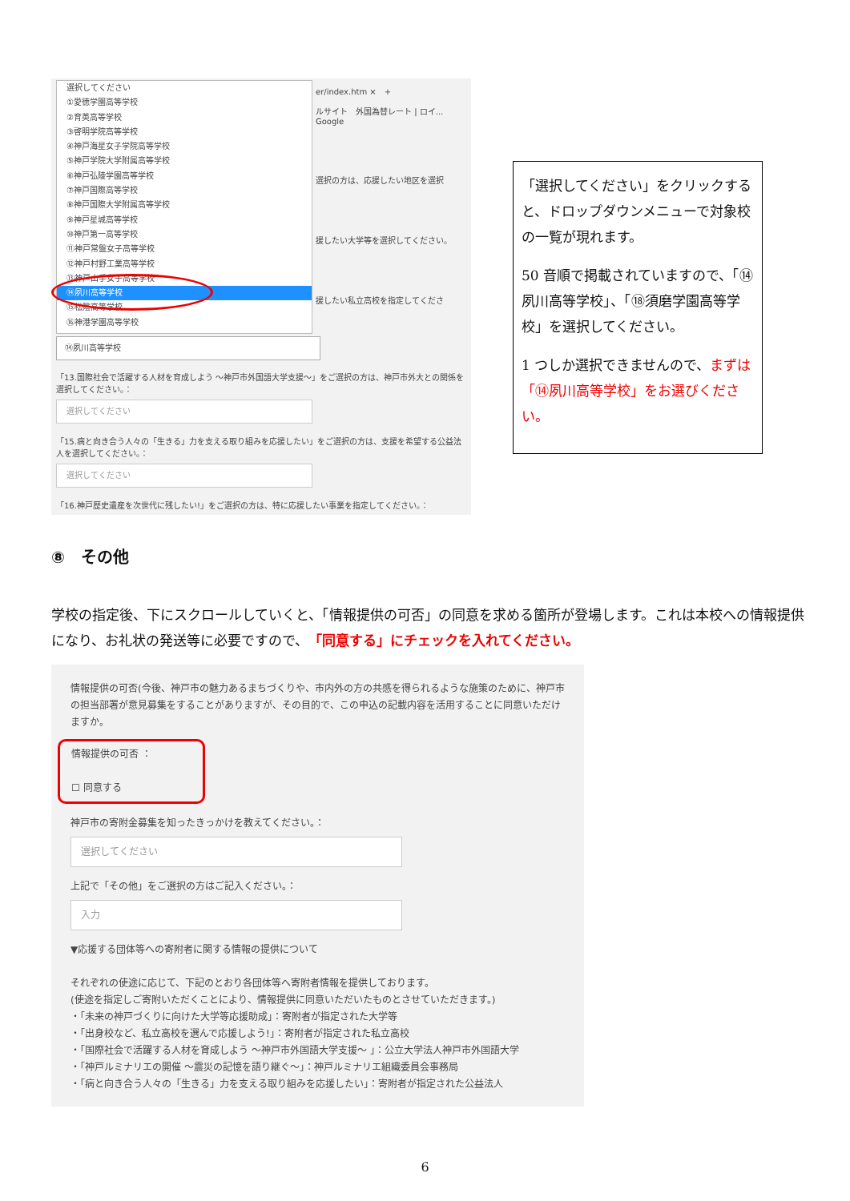選択してください
①愛徳学園高等学校
②育英高等学校
③啓明学院高等学校
④神戸海星女子学院高等学校
⑤神戸学院大学附属高等学校
⑥神戸弘陵学園高等学校
⑦神戸国際高等学校
⑧神戸国際大学附属高等学校
⑨神戸星城高等学校
⑩神戸第一高等学校
⑪神戸常盤女子高等学校
⑫神戸村野工業高等学校
⑬神戸山手女子高等学校
⑭夙川高等学校
⑮松陰高等学校
⑯神港学園高等学校
er/index.htm ×　+
ルサイト　外国為替レート | ロイ...　Google
選択の方は、応援したい地区を選択
援したい大学等を選択してください。
援したい私立高校を指定してくださ
⑭夙川高等学校
「13.国際社会で活躍する人材を育成しよう ～神戸市外国語大学支援～」をご選択の方は、神戸市外大との関係を選択してください。：
選択してください
「15.病と向き合う人々の「生きる」力を支える取り組みを応援したい」をご選択の方は、支援を希望する公益法人を選択してください。：
選択してください
「16.神戸歴史遺産を次世代に残したい!」をご選択の方は、特に応援したい事業を指定してください。：
「選択してください」をクリックすると、ドロップダウンメニューで対象校の一覧が現れます。
50 音順で掲載されていますので、「⑭夙川高等学校」、「⑱須磨学園高等学校」を選択してください。
1 つしか選択できませんので、まずは「⑭夙川高等学校」をお選びください。
⑧　その他
学校の指定後、下にスクロールしていくと、「情報提供の可否」の同意を求める箇所が登場します。これは本校への情報提供になり、お礼状の発送等に必要ですので、「同意する」にチェックを入れてください。
情報提供の可否(今後、神戸市の魅力あるまちづくりや、市内外の方の共感を得られるような施策のために、神戸市の担当部署が意見募集をすることがありますが、その目的で、この申込の記載内容を活用することに同意いただけますか。
情報提供の可否 ：
☐ 同意する
神戸市の寄附金募集を知ったきっかけを教えてください。：
選択してください
上記で「その他」をご選択の方はご記入ください。：
入力
▼応援する団体等への寄附者に関する情報の提供について
それぞれの使途に応じて、下記のとおり各団体等へ寄附者情報を提供しております。
(使途を指定しご寄附いただくことにより、情報提供に同意いただいたものとさせていただきます。)
・「未来の神戸づくりに向けた大学等応援助成」：寄附者が指定された大学等
・「出身校など、私立高校を選んで応援しよう!」：寄附者が指定された私立高校
・「国際社会で活躍する人材を育成しよう ～神戸市外国語大学支援～ 」：公立大学法人神戸市外国語大学
・「神戸ルミナリエの開催 ～震災の記憶を語り継ぐ～」：神戸ルミナリエ組織委員会事務局
・「病と向き合う人々の「生きる」力を支える取り組みを応援したい」：寄附者が指定された公益法人
6